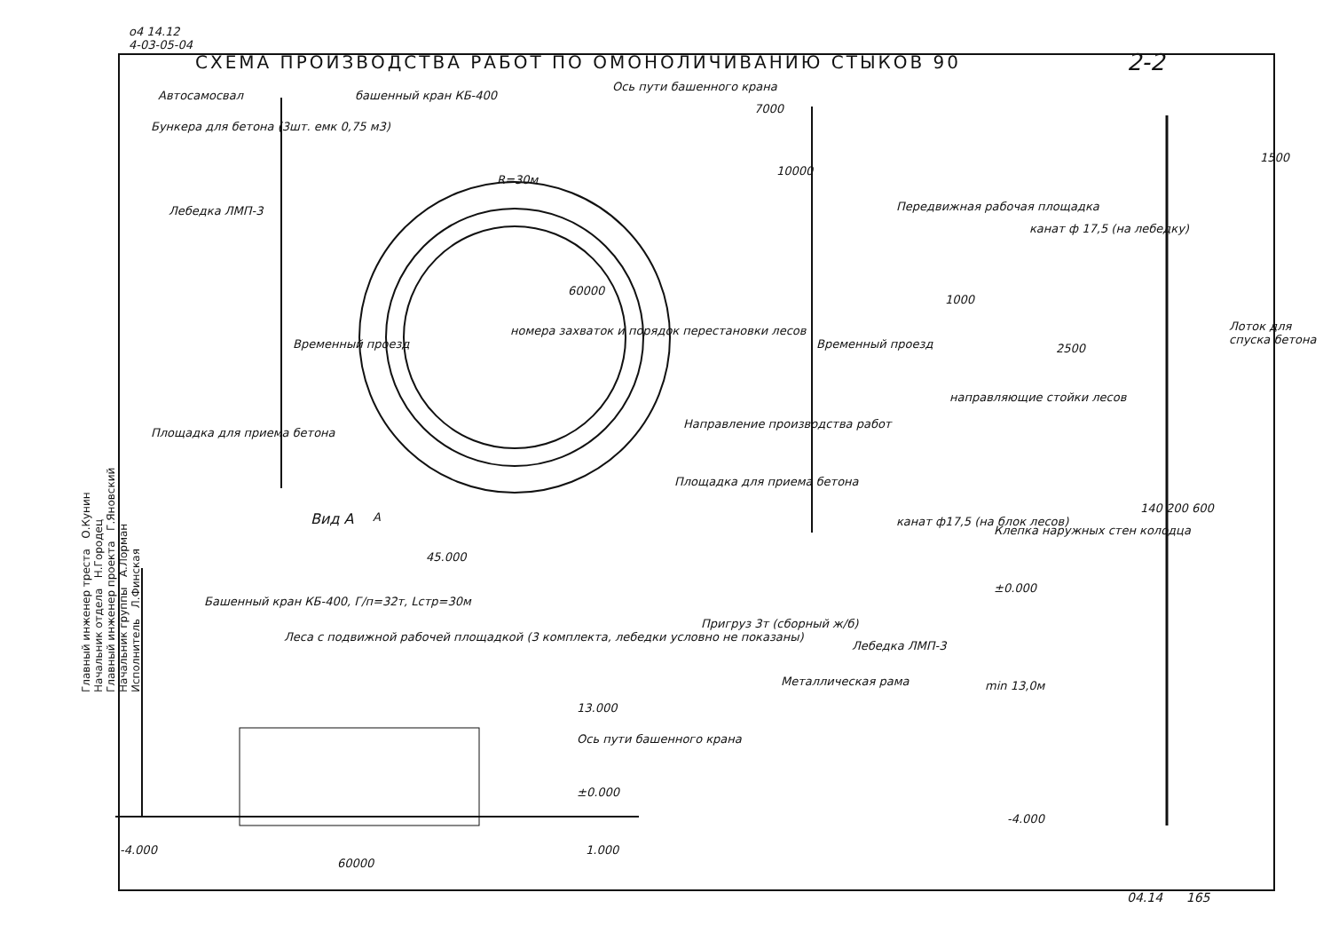о4 14.12
4-03-05-04
СХЕМА ПРОИЗВОДСТВА РАБОТ ПО ОМОНОЛИЧИВАНИЮ СТЫКОВ 90
2-2
Главный инженер треста О.Кунин
Начальник отдела Н.Городец
Главный инженер проекта Г.Яновский
Начальник группы А.Лорман
Исполнитель Л.Финская
Автосамосвал башенный кран КБ-400
Ось пути башенного крана
Бункера для бетона (3шт. емк 0,75 м3)
Лебедка ЛМП-3
R=30м
60000
номера захваток и порядок перестановки лесов
Площадка для приема бетона
Временный проезд Временный проезд
Направление производства работ
Площадка для приема бетона
7000
10000
А
Вид А
45.000
Башенный кран КБ-400, Г/п=32т, Lстр=30м
Леса с подвижной рабочей площадкой (3 комплекта, лебедки условно не показаны)
13.000
Ось пути башенного крана
±0.000
-4.000 1.000
60000
Передвижная рабочая площадка
канат ф 17,5 (на лебедку)
Лоток для спуска бетона
1000
2500
1500
направляющие стойки лесов
канат ф17,5 (на блок лесов)
140 200 600
Клепка наружных стен колодца
±0.000
Пригруз 3т (сборный ж/б)
Лебедка ЛМП-3
Металлическая рама min 13,0м
-4.000
04.14 165